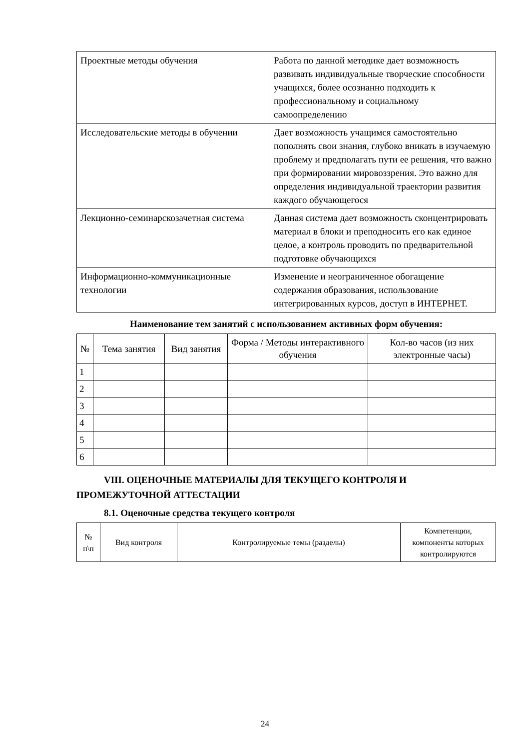| Проектные методы обучения | Работа по данной методике дает возможность развивать индивидуальные творческие способности учащихся, более осознанно подходить к профессиональному и социальному самоопределению |
| Исследовательские методы в обучении | Дает возможность учащимся самостоятельно пополнять свои знания, глубоко вникать в изучаемую проблему и предполагать пути ее решения, что важно при формировании мировоззрения. Это важно для определения индивидуальной траектории развития каждого обучающегося |
| Лекционно-семинарскозачетная система | Данная система дает возможность сконцентрировать материал в блоки и преподносить его как единое целое, а контроль проводить по предварительной подготовке обучающихся |
| Информационно-коммуникационные технологии | Изменение и неограниченное обогащение содержания образования, использование интегрированных курсов, доступ в ИНТЕРНЕТ. |
Наименование тем занятий с использованием активных форм обучения:
| № | Тема занятия | Вид занятия | Форма / Методы интерактивного обучения | Кол-во часов (из них электронные часы) |
| --- | --- | --- | --- | --- |
| 1 | | | | |
| 2 | | | | |
| 3 | | | | |
| 4 | | | | |
| 5 | | | | |
| 6 | | | | |
VIII. ОЦЕНОЧНЫЕ МАТЕРИАЛЫ ДЛЯ ТЕКУЩЕГО КОНТРОЛЯ И ПРОМЕЖУТОЧНОЙ АТТЕСТАЦИИ
8.1. Оценочные средства текущего контроля
| № п\п | Вид контроля | Контролируемые темы (разделы) | Компетенции, компоненты которых контролируются |
| --- | --- | --- | --- |
24